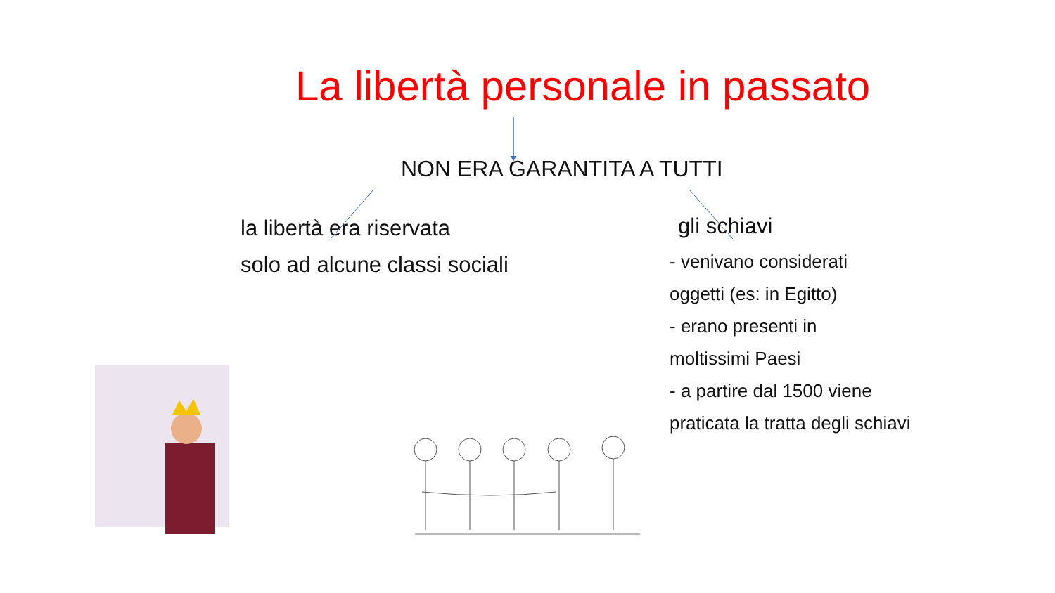La libertà personale in passato
NON ERA GARANTITA A TUTTI
la libertà era riservata
solo ad alcune classi sociali
gli schiavi
- venivano considerati
oggetti (es: in Egitto)
- erano presenti in
moltissimi Paesi
- a partire dal 1500 viene
praticata la tratta degli schiavi